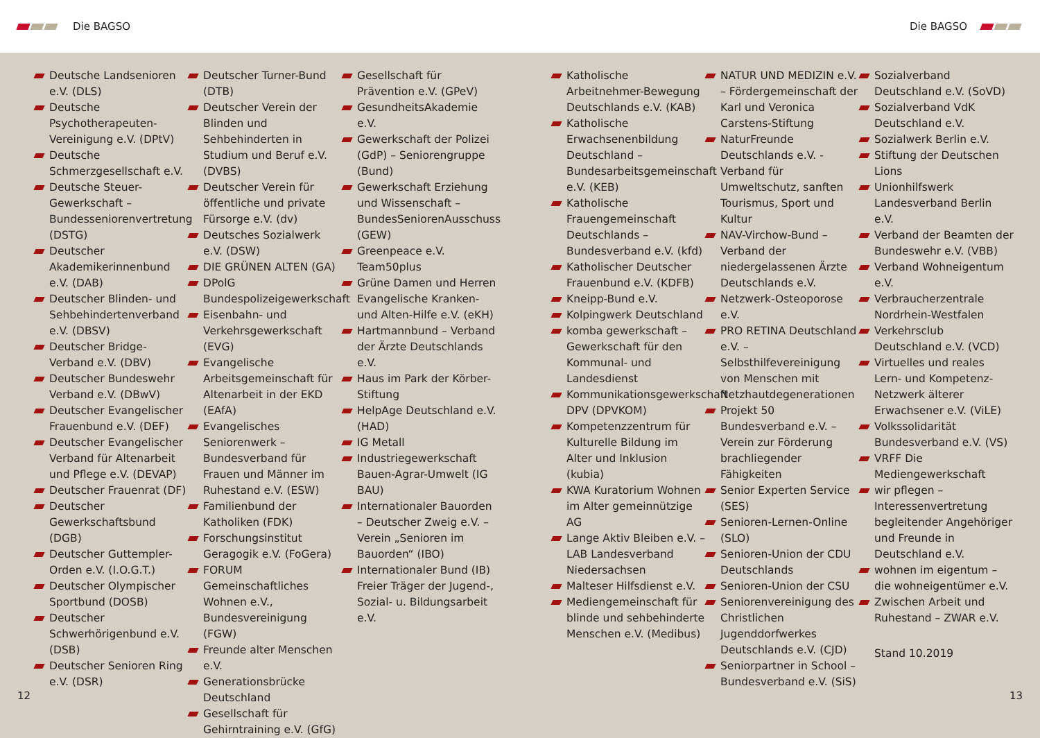Die BAGSO Die BAGSO
Deutsche Landsenioren e.V. (DLS)
Deutsche Psychotherapeuten­Vereinigung e.V. (DPtV)
Deutsche Schmerzgesellschaft e.V.
Deutsche Steuer-Gewerkschaft – Bundesseniorenvertretung (DSTG)
Deutscher Akademikerinnenbund e.V. (DAB)
Deutscher Blinden- und Sehbehindertenverband e.V. (DBSV)
Deutscher Bridge-Verband e.V. (DBV)
Deutscher Bundeswehr Verband e.V. (DBwV)
Deutscher Evangelischer Frauenbund e.V. (DEF)
Deutscher Evangelischer Verband für Altenarbeit und Pflege e.V. (DEVAP)
Deutscher Frauenrat (DF)
Deutscher Gewerkschaftsbund (DGB)
Deutscher Guttempler-Orden e.V. (I.O.G.T.)
Deutscher Olympischer Sportbund (DOSB)
Deutscher Schwerhörigenbund e.V. (DSB)
Deutscher Senioren Ring e.V. (DSR)
Deutscher Turner-Bund (DTB)
Deutscher Verein der Blinden und Sehbehinderten in Studium und Beruf e.V. (DVBS)
Deutscher Verein für öffentliche und private Fürsorge e.V. (dv)
Deutsches Sozialwerk e.V. (DSW)
DIE GRÜNEN ALTEN (GA)
DPolG Bundespolizeigewerkschaft
Eisenbahn- und Verkehrsgewerkschaft (EVG)
Evangelische Arbeitsgemeinschaft für Altenarbeit in der EKD (EAfA)
Evangelisches Seniorenwerk – Bundesverband für Frauen und Männer im Ruhestand e.V. (ESW)
Familienbund der Katholiken (FDK)
Forschungsinstitut Geragogik e.V. (FoGera)
FORUM Gemeinschaftliches Wohnen e.V., Bundesvereinigung (FGW)
Freunde alter Menschen e.V.
Generationsbrücke Deutschland
Gesellschaft für Gehirntraining e.V. (GfG)
Gesellschaft für Prävention e.V. (GPeV)
GesundheitsAkademie e.V.
Gewerkschaft der Polizei (GdP) – Seniorengruppe (Bund)
Gewerkschaft Erziehung und Wissenschaft – BundesSeniorenAusschuss (GEW)
Greenpeace e.V. Team50plus
Grüne Damen und Herren Evangelische Kranken-und Alten-Hilfe e.V. (eKH)
Hartmannbund – Verband der Ärzte Deutschlands e.V.
Haus im Park der Körber-Stiftung
HelpAge Deutschland e.V. (HAD)
IG Metall
Industriegewerkschaft Bauen-Agrar-Umwelt (IG BAU)
Internationaler Bauorden – Deutscher Zweig e.V. – Verein „Senioren im Bauorden“ (IBO)
Internationaler Bund (IB) Freier Träger der Jugend-, Sozial- u. Bildungsarbeit e.V.
Katholische Arbeitnehmer-Bewegung Deutschlands e.V. (KAB)
Katholische Erwachsenenbildung Deutschland – Bundesarbeitsgemeinschaft e.V. (KEB)
Katholische Frauengemeinschaft Deutschlands – Bundesverband e.V. (kfd)
Katholischer Deutscher Frauenbund e.V. (KDFB)
Kneipp-Bund e.V.
Kolpingwerk Deutschland
komba gewerkschaft – Gewerkschaft für den Kommunal- und Landesdienst
Kommunikationsgewerkschaft DPV (DPVKOM)
Kompetenzzentrum für Kulturelle Bildung im Alter und Inklusion (kubia)
KWA Kuratorium Wohnen im Alter gemeinnützige AG
Lange Aktiv Bleiben e.V. – LAB Landesverband Niedersachsen
Malteser Hilfsdienst e.V.
Mediengemeinschaft für blinde und sehbehinderte Menschen e.V. (Medibus)
NATUR UND MEDIZIN e.V. – Fördergemeinschaft der Karl und Veronica Carstens-Stiftung
NaturFreunde Deutschlands e.V. - Verband für Umweltschutz, sanften Tourismus, Sport und Kultur
NAV-Virchow-Bund – Verband der niedergelassenen Ärzte Deutschlands e.V.
Netzwerk-Osteoporose e.V.
PRO RETINA Deutschland e.V. – Selbsthilfevereinigung von Menschen mit Netzhautdegenerationen
Projekt 50 Bundesverband e.V. – Verein zur Förderung brachliegender Fähigkeiten
Senior Experten Service (SES)
Senioren-Lernen-Online (SLO)
Senioren-Union der CDU Deutschlands
Senioren-Union der CSU
Seniorenvereinigung des Christlichen Jugenddorfwerkes Deutschlands e.V. (CJD)
Seniorpartner in School – Bundesverband e.V. (SiS)
Sozialverband Deutschland e.V. (SoVD)
Sozialverband VdK Deutschland e.V.
Sozialwerk Berlin e.V.
Stiftung der Deutschen Lions
Unionhilfswerk Landesverband Berlin e.V.
Verband der Beamten der Bundeswehr e.V. (VBB)
Verband Wohneigentum e.V.
Verbraucherzentrale Nordrhein-Westfalen
Verkehrsclub Deutschland e.V. (VCD)
Virtuelles und reales Lern- und Kompetenz-Netzwerk älterer Erwachsener e.V. (ViLE)
Volkssolidarität Bundesverband e.V. (VS)
VRFF Die Mediengewerkschaft
wir pflegen – Interessenvertretung begleitender Angehöriger und Freunde in Deutschland e.V.
wohnen im eigentum – die wohneigentümer e.V.
Zwischen Arbeit und Ruhestand – ZWAR e.V.
Stand 10.2019
12 13